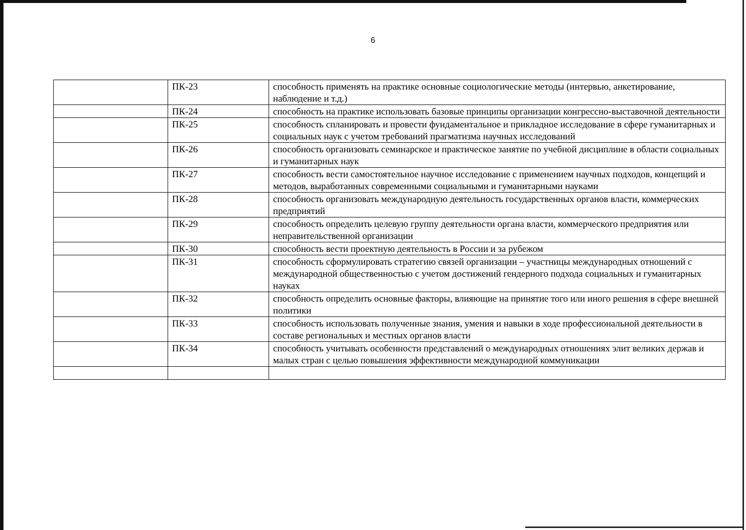6
| | ПК-23 | способность применять на практике основные социологические методы (интервью, анкетирование, наблюдение и т.д.) |
| | ПК-24 | способность на практике использовать базовые принципы организации конгрессно-выставочной деятельности |
| | ПК-25 | способность спланировать и провести фундаментальное и прикладное исследование в сфере гуманитарных и социальных наук с учетом требований прагматизма научных исследований |
| | ПК-26 | способность организовать семинарское и практическое занятие по учебной дисциплине в области социальных и гуманитарных наук |
| | ПК-27 | способность вести самостоятельное научное исследование с применением научных подходов, концепций и методов, выработанных современными социальными и гуманитарными науками |
| | ПК-28 | способность организовать международную деятельность государственных органов власти, коммерческих предприятий |
| | ПК-29 | способность определить целевую группу деятельности органа власти, коммерческого предприятия или неправительственной организации |
| | ПК-30 | способность вести проектную деятельность в России и за рубежом |
| | ПК-31 | способность сформулировать стратегию связей организации – участницы международных отношений с международной общественностью с учетом достижений гендерного подхода социальных и гуманитарных науках |
| | ПК-32 | способность определить основные факторы, влияющие на принятие того или иного решения в сфере внешней политики |
| | ПК-33 | способность использовать полученные знания, умения и навыки в ходе профессиональной деятельности в составе региональных и местных органов власти |
| | ПК-34 | способность учитывать особенности представлений о международных отношениях элит великих держав и малых стран с целью повышения эффективности международной коммуникации |